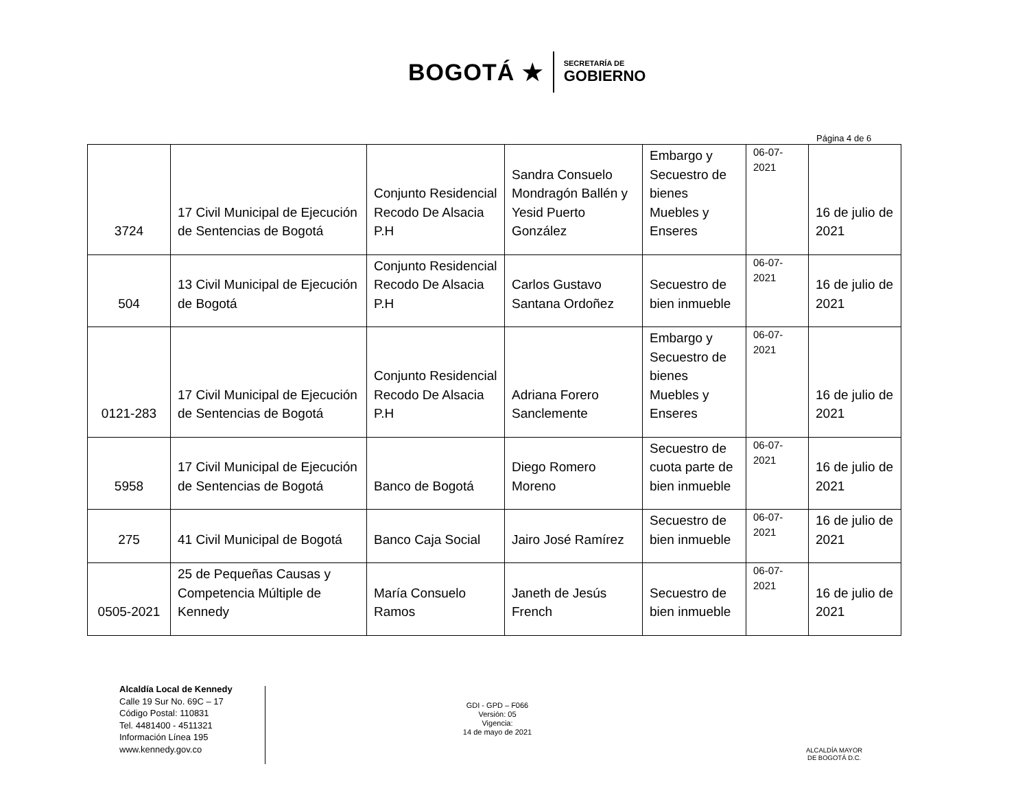BOGOTÁ ★
SECRETARÍA DE
GOBIERNO
Página 4 de 6
| 3724 | 17 Civil Municipal de Ejecución de Sentencias de Bogotá | Conjunto Residencial Recodo De Alsacia P.H | Sandra Consuelo Mondragón Ballén y Yesid Puerto González | Embargo y Secuestro de bienes Muebles y Enseres | 06-07-2021 | 16 de julio de 2021 |
| 504 | 13 Civil Municipal de Ejecución de Bogotá | Conjunto Residencial Recodo De Alsacia P.H | Carlos Gustavo Santana Ordoñez | Secuestro de bien inmueble | 06-07-2021 | 16 de julio de 2021 |
| 0121-283 | 17 Civil Municipal de Ejecución de Sentencias de Bogotá | Conjunto Residencial Recodo De Alsacia P.H | Adriana Forero Sanclemente | Embargo y Secuestro de bienes Muebles y Enseres | 06-07-2021 | 16 de julio de 2021 |
| 5958 | 17 Civil Municipal de Ejecución de Sentencias de Bogotá | Banco de Bogotá | Diego Romero Moreno | Secuestro de cuota parte de bien inmueble | 06-07-2021 | 16 de julio de 2021 |
| 275 | 41 Civil Municipal de Bogotá | Banco Caja Social | Jairo José Ramírez | Secuestro de bien inmueble | 06-07-2021 | 16 de julio de 2021 |
| 0505-2021 | 25 de Pequeñas Causas y Competencia Múltiple de Kennedy | María Consuelo Ramos | Janeth de Jesús French | Secuestro de bien inmueble | 06-07-2021 | 16 de julio de 2021 |
Alcaldía Local de Kennedy
Calle 19 Sur No. 69C – 17
Código Postal: 110831
Tel. 4481400 - 4511321
Información Línea 195
www.kennedy.gov.co
GDI - GPD – F066
Versión: 05
Vigencia:
14 de mayo de 2021
ALCALDÍA MAYOR
DE BOGOTÁ D.C.